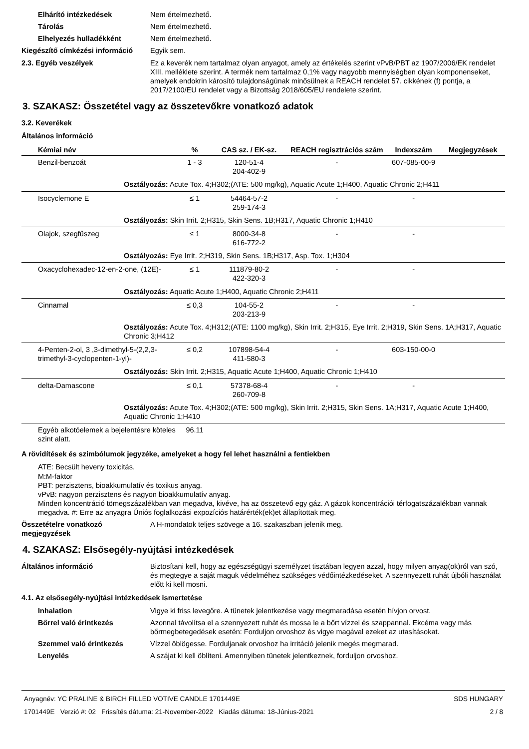Elhárító intézkedések Nem értelmezhető.
Tárolás Nem értelmezhető.
Elhelyezés hulladékként Nem értelmezhető.
Kiegészítő címkézési információ
Egyik sem.
2.3. Egyéb veszélyek Ez a keverék nem tartalmaz olyan anyagot, amely az értékelés szerint vPvB/PBT az 1907/2006/EK rendelet XIII. melléklete szerint. A termék nem tartalmaz 0,1% vagy nagyobb mennyiségben olyan komponenseket, amelyek endokrin károsító tulajdonságúnak minősülnek a REACH rendelet 57. cikkének (f) pontja, a 2017/2100/EU rendelet vagy a Bizottság 2018/605/EU rendelete szerint.
3. SZAKASZ: Összetétel vagy az összetevőkre vonatkozó adatok
3.2. Keverékek
Általános információ
| Kémiai név | % | CAS sz. / EK-sz. | REACH regisztrációs szám | Indexszám | Megjegyzések |
| --- | --- | --- | --- | --- | --- |
| Benzil-benzoát | 1 - 3 | 120-51-4 204-402-9 | - | 607-085-00-9 | |
| Osztályozás: Acute Tox. 4;H302;(ATE: 500 mg/kg), Aquatic Acute 1;H400, Aquatic Chronic 2;H411 | | | | | |
| Isocyclemone E | ≤ 1 | 54464-57-2 259-174-3 | - | - | |
| Osztályozás: Skin Irrit. 2;H315, Skin Sens. 1B;H317, Aquatic Chronic 1;H410 | | | | | |
| Olajok, szegfűszeg | ≤ 1 | 8000-34-8 616-772-2 | - | - | |
| Osztályozás: Eye Irrit. 2;H319, Skin Sens. 1B;H317, Asp. Tox. 1;H304 | | | | | |
| Oxacyclohexadec-12-en-2-one, (12E)- | ≤ 1 | 111879-80-2 422-320-3 | - | - | |
| Osztályozás: Aquatic Acute 1;H400, Aquatic Chronic 2;H411 | | | | | |
| Cinnamal | ≤ 0,3 | 104-55-2 203-213-9 | - | - | |
| Osztályozás: Acute Tox. 4;H312;(ATE: 1100 mg/kg), Skin Irrit. 2;H315, Eye Irrit. 2;H319, Skin Sens. 1A;H317, Aquatic Chronic 3;H412 | | | | | |
| 4-Penten-2-ol, 3 ,3-dimethyl-5-(2,2,3-trimethyl-3-cyclopenten-1-yl)- | ≤ 0,2 | 107898-54-4 411-580-3 | - | 603-150-00-0 | |
| Osztályozás: Skin Irrit. 2;H315, Aquatic Acute 1;H400, Aquatic Chronic 1;H410 | | | | | |
| delta-Damascone | ≤ 0,1 | 57378-68-4 260-709-8 | - | - | |
| Osztályozás: Acute Tox. 4;H302;(ATE: 500 mg/kg), Skin Irrit. 2;H315, Skin Sens. 1A;H317, Aquatic Acute 1;H400, Aquatic Chronic 1;H410 | | | | | |
| Egyéb alkotóelemek a bejelentésre köteles szint alatt. | 96.11 | | | | |
A rövidítések és szimbólumok jegyzéke, amelyeket a hogy fel lehet használni a fentiekben
ATE: Becsült heveny toxicitás.
M:M-faktor
PBT: perzisztens, bioakkumulatív és toxikus anyag.
vPvB: nagyon perzisztens és nagyon bioakkumulatív anyag.
Minden koncentráció tömegszázalékban van megadva, kivéve, ha az összetevő egy gáz. A gázok koncentrációi térfogatszázalékban vannak megadva. #: Erre az anyagra Úniós foglalkozási expozíciós határérték(ek)et állapítottak meg.
Összetételre vonatkozó megjegyzések
A H-mondatok teljes szövege a 16. szakaszban jelenik meg.
4. SZAKASZ: Elsősegély-nyújtási intézkedések
Általános információ Biztosítani kell, hogy az egészségügyi személyzet tisztában legyen azzal, hogy milyen anyag(ok)ról van szó, és megtegye a saját maguk védelméhez szükséges védőintézkedéseket. A szennyezett ruhát újbóli használat előtt ki kell mosni.
4.1. Az elsősegély-nyújtási intézkedések ismertetése
Inhalation Vigye ki friss levegőre. A tünetek jelentkezése vagy megmaradása esetén hívjon orvost.
Bőrrel való érintkezés Azonnal távolítsa el a szennyezett ruhát és mossa le a bőrt vízzel és szappannal. Ekcéma vagy más bőrmegbetegedések esetén: Forduljon orvoshoz és vigye magával ezeket az utasításokat.
Szemmel való érintkezés Vízzel öblögesse. Forduljanak orvoshoz ha irritáció jelenik megés megmarad.
Lenyelés A szájat ki kell öblíteni. Amennyiben tünetek jelentkeznek, forduljon orvoshoz.
Anyagnév: YC PRALINE & BIRCH FILLED VOTIVE CANDLE 1701449E
1701449E Verzió #: 02 Frissítés dátuma: 21-November-2022 Kiadás dátuma: 18-Június-2021
SDS HUNGARY
2 / 8